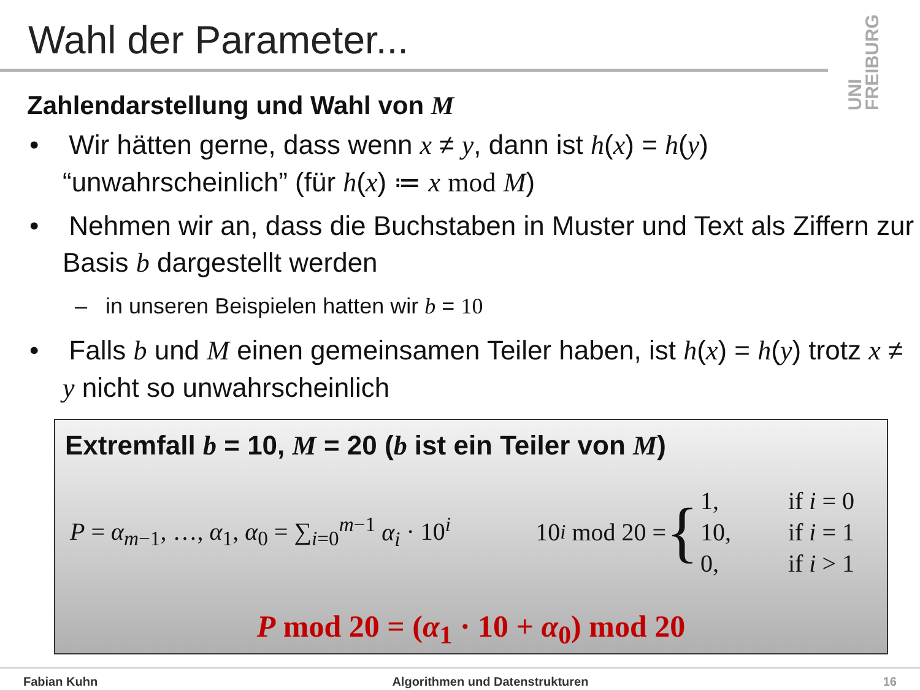Wahl der Parameter...
UNI FREIBURG
Zahlendarstellung und Wahl von M
• Wir hätten gerne, dass wenn x ≠ y, dann ist h(x) = h(y) “unwahrscheinlich” (für h(x) ≔ x mod M)
• Nehmen wir an, dass die Buchstaben in Muster und Text als Ziffern zur Basis b dargestellt werden
– in unseren Beispielen hatten wir b = 10
• Falls b und M einen gemeinsamen Teiler haben, ist h(x) = h(y) trotz x ≠ y nicht so unwahrscheinlich
Extremfall b = 10, M = 20 (b ist ein Teiler von M)
P = α<sub>m−1</sub>, …, α<sub>1</sub>, α<sub>0</sub> = ∑<sub>i=0</sub><sup>m−1</sup> α<sub>i</sub> · 10<sup>i</sup>
10<sup>i</sup> mod 20 = {
| 1, | if i = 0 |
| 10, | if i = 1 |
| 0, | if i > 1 |
P mod 20 = (α<sub>1</sub> · 10 + α<sub>0</sub>) mod 20
Fabian Kuhn Algorithmen und Datenstrukturen 16